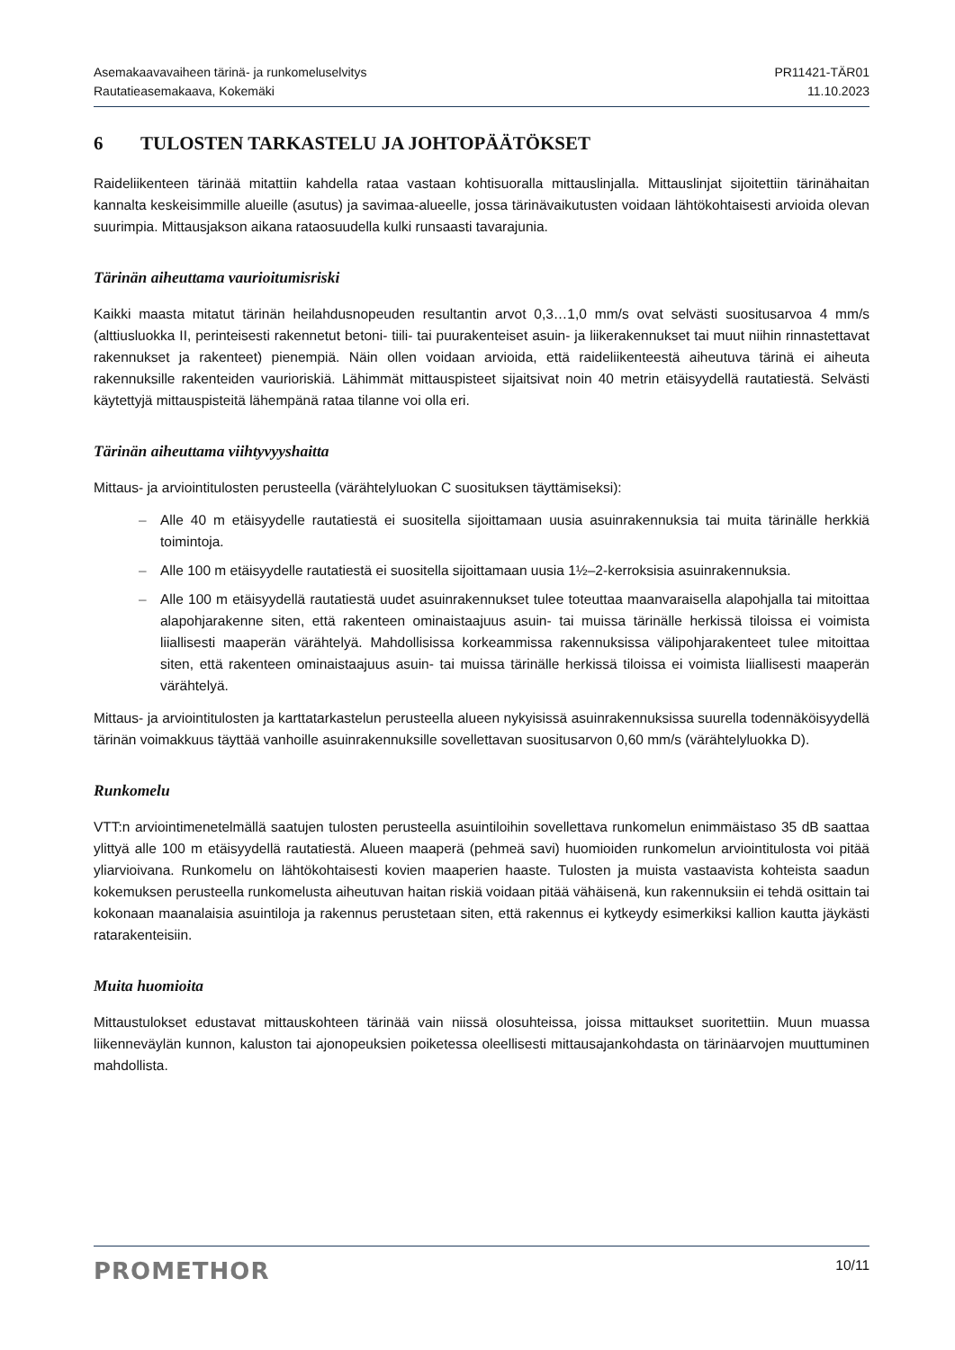Asemakaavavaiheen tärinä- ja runkomeluselvitys
Rautatieasemakaava, Kokemäki
PR11421-TÄR01
11.10.2023
6 TULOSTEN TARKASTELU JA JOHTOPÄÄTÖKSET
Raideliikenteen tärinää mitattiin kahdella rataa vastaan kohtisuoralla mittauslinjalla. Mittauslinjat sijoitettiin tärinähaitan kannalta keskeisimmille alueille (asutus) ja savimaa-alueelle, jossa tärinävaikutusten voidaan lähtökohtaisesti arvioida olevan suurimpia. Mittausjakson aikana rataosuudella kulki runsaasti tavarajunia.
Tärinän aiheuttama vaurioitumisriski
Kaikki maasta mitatut tärinän heilahdusnopeuden resultantin arvot 0,3…1,0 mm/s ovat selvästi suositusarvoa 4 mm/s (alttiusluokka II, perinteisesti rakennetut betoni- tiili- tai puurakenteiset asuin- ja liikerakennukset tai muut niihin rinnastettavat rakennukset ja rakenteet) pienempiä. Näin ollen voidaan arvioida, että raideliikenteestä aiheutuva tärinä ei aiheuta rakennuksille rakenteiden vaurioriskiä. Lähimmät mittauspisteet sijaitsivat noin 40 metrin etäisyydellä rautatiestä. Selvästi käytettyjä mittauspisteitä lähempänä rataa tilanne voi olla eri.
Tärinän aiheuttama viihtyvyyshaitta
Mittaus- ja arviointitulosten perusteella (värähtelyluokan C suosituksen täyttämiseksi):
– Alle 40 m etäisyydelle rautatiestä ei suositella sijoittamaan uusia asuinrakennuksia tai muita tärinälle herkkiä toimintoja.
– Alle 100 m etäisyydelle rautatiestä ei suositella sijoittamaan uusia 1½–2-kerroksisia asuinrakennuksia.
– Alle 100 m etäisyydellä rautatiestä uudet asuinrakennukset tulee toteuttaa maanvaraisella alapohjalla tai mitoittaa alapohjarakenne siten, että rakenteen ominaistaajuus asuin- tai muissa tärinälle herkissä tiloissa ei voimista liiallisesti maaperän värähtelyä. Mahdollisissa korkeammissa rakennuksissa välipohjarakenteet tulee mitoittaa siten, että rakenteen ominaistaajuus asuin- tai muissa tärinälle herkissä tiloissa ei voimista liiallisesti maaperän värähtelyä.
Mittaus- ja arviointitulosten ja karttatarkastelun perusteella alueen nykyisissä asuinrakennuksissa suurella todennäköisyydellä tärinän voimakkuus täyttää vanhoille asuinrakennuksille sovellettavan suositusarvon 0,60 mm/s (värähtelyluokka D).
Runkomelu
VTT:n arviointimenetelmällä saatujen tulosten perusteella asuintiloihin sovellettava runkomelun enimmäistaso 35 dB saattaa ylittyä alle 100 m etäisyydellä rautatiestä. Alueen maaperä (pehmeä savi) huomioiden runkomelun arviointitulosta voi pitää yliarvioivana. Runkomelu on lähtökohtaisesti kovien maaperien haaste. Tulosten ja muista vastaavista kohteista saadun kokemuksen perusteella runkomelusta aiheutuvan haitan riskiä voidaan pitää vähäisenä, kun rakennuksiin ei tehdä osittain tai kokonaan maanalaisia asuintiloja ja rakennus perustetaan siten, että rakennus ei kytkeydy esimerkiksi kallion kautta jäykästi ratarakenteisiin.
Muita huomioita
Mittaustulokset edustavat mittauskohteen tärinää vain niissä olosuhteissa, joissa mittaukset suoritettiin. Muun muassa liikenneväylän kunnon, kaluston tai ajonopeuksien poiketessa oleellisesti mittausajankohdasta on tärinäarvojen muuttuminen mahdollista.
PROMETHOR
10/11